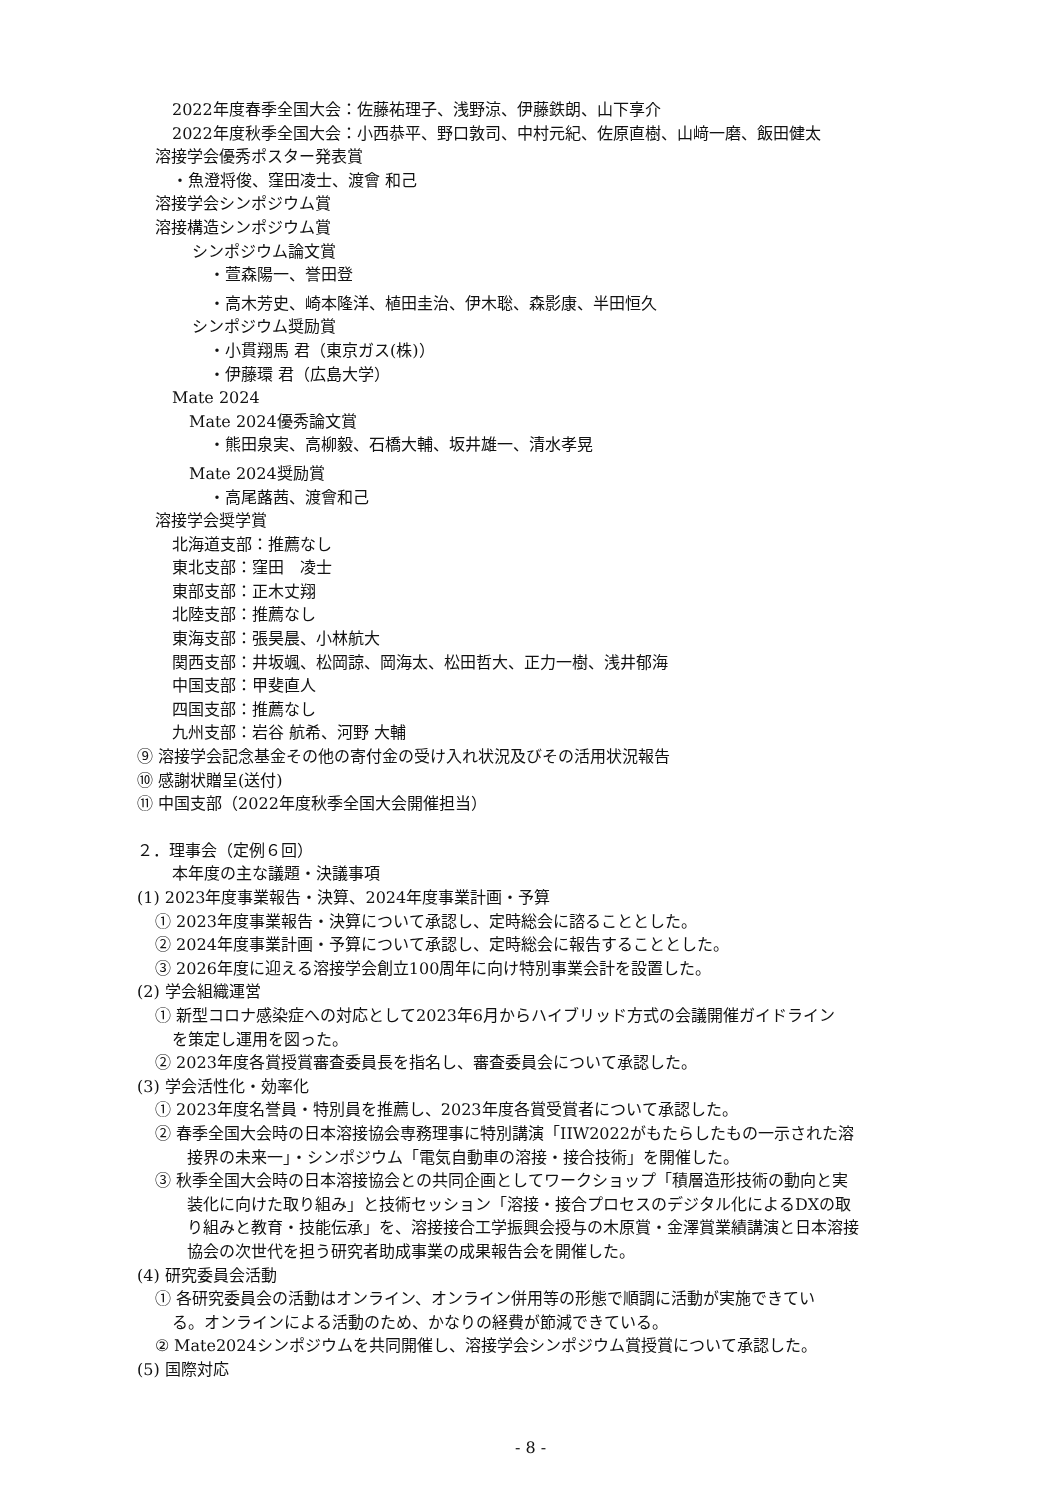2022年度春季全国大会：佐藤祐理子、浅野涼、伊藤鉄朗、山下享介
2022年度秋季全国大会：小西恭平、野口敦司、中村元紀、佐原直樹、山﨑一磨、飯田健太
溶接学会優秀ポスター発表賞
・魚澄将俊、窪田凌士、渡會 和己
溶接学会シンポジウム賞
溶接構造シンポジウム賞
シンポジウム論文賞
・萱森陽一、誉田登
・高木芳史、崎本隆洋、植田圭治、伊木聡、森影康、半田恒久
シンポジウム奨励賞
・小貫翔馬 君（東京ガス(株)）
・伊藤環 君（広島大学）
Mate 2024
Mate 2024優秀論文賞
・熊田泉実、高柳毅、石橋大輔、坂井雄一、清水孝晃
Mate 2024奨励賞
・高尾蕗茜、渡會和己
溶接学会奨学賞
北海道支部：推薦なし
東北支部：窪田　凌士
東部支部：正木丈翔
北陸支部：推薦なし
東海支部：張昊晨、小林航大
関西支部：井坂颯、松岡諒、岡海太、松田哲大、正力一樹、浅井郁海
中国支部：甲斐直人
四国支部：推薦なし
九州支部：岩谷 航希、河野 大輔
⑨ 溶接学会記念基金その他の寄付金の受け入れ状況及びその活用状況報告
⑩ 感謝状贈呈(送付)
⑪ 中国支部（2022年度秋季全国大会開催担当）
２．理事会（定例６回）
本年度の主な議題・決議事項
(1) 2023年度事業報告・決算、2024年度事業計画・予算
① 2023年度事業報告・決算について承認し、定時総会に諮ることとした。
② 2024年度事業計画・予算について承認し、定時総会に報告することとした。
③ 2026年度に迎える溶接学会創立100周年に向け特別事業会計を設置した。
(2) 学会組織運営
① 新型コロナ感染症への対応として2023年6月からハイブリッド方式の会議開催ガイドライン
を策定し運用を図った。
② 2023年度各賞授賞審査委員長を指名し、審査委員会について承認した。
(3) 学会活性化・効率化
① 2023年度名誉員・特別員を推薦し、2023年度各賞受賞者について承認した。
② 春季全国大会時の日本溶接協会専務理事に特別講演「IIW2022がもたらしたもの一示された溶
接界の未来一」・シンポジウム「電気自動車の溶接・接合技術」を開催した。
③ 秋季全国大会時の日本溶接協会との共同企画としてワークショップ「積層造形技術の動向と実
装化に向けた取り組み」と技術セッション「溶接・接合プロセスのデジタル化によるDXの取
り組みと教育・技能伝承」を、溶接接合工学振興会授与の木原賞・金澤賞業績講演と日本溶接
協会の次世代を担う研究者助成事業の成果報告会を開催した。
(4) 研究委員会活動
① 各研究委員会の活動はオンライン、オンライン併用等の形態で順調に活動が実施できてい
る。オンラインによる活動のため、かなりの経費が節減できている。
② Mate2024シンポジウムを共同開催し、溶接学会シンポジウム賞授賞について承認した。
(5) 国際対応
- 8 -